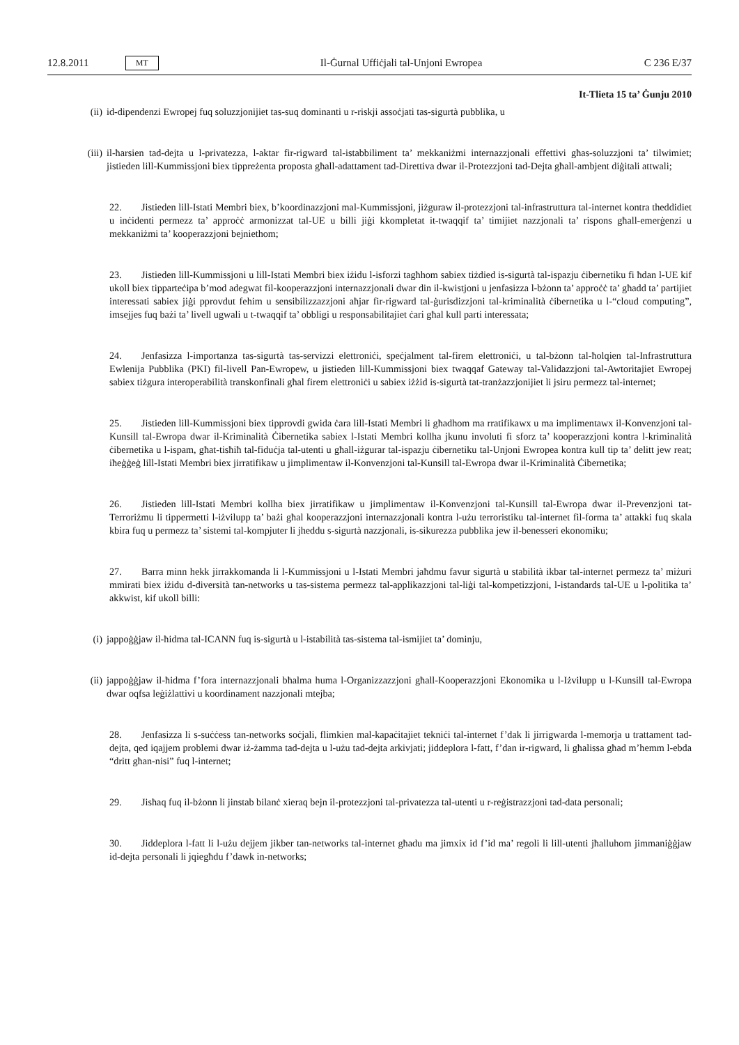12.8.2011 MT Il-Ġurnal Uffiċjali tal-Unjoni Ewropea C 236 E/37
It-Tlieta 15 ta’ Ġunju 2010
(ii) id-dipendenzi Ewropej fuq soluzzjonijiet tas-suq dominanti u r-riskji assoċjati tas-sigurtà pubblika, u
(iii) il-ħarsien tad-dejta u l-privatezza, l-aktar fir-rigward tal-istabbiliment ta’ mekkaniżmi internazzjonali effettivi għas-soluzzjoni ta’ tilwimiet; jistieden lill-Kummissjoni biex tippreżenta proposta għall-adattament tad-Direttiva dwar il-Protezzjoni tad-Dejta għall-ambjent diġitali attwali;
22. Jistieden lill-Istati Membri biex, b’koordinazzjoni mal-Kummissjoni, jiżguraw il-protezzjoni tal-infrastruttura tal-internet kontra theddidiet u inċidenti permezz ta’ approċċ armonizzat tal-UE u billi jiġi kkompletat it-twaqqif ta’ timijiet nazzjonali ta’ rispons għall-emerġenzi u mekkaniżmi ta’ kooperazzjoni bejniethom;
23. Jistieden lill-Kummissjoni u lill-Istati Membri biex iżidu l-isforzi tagħhom sabiex tiżdied is-sigurtà tal-ispazju ċibernetiku fi ħdan l-UE kif ukoll biex tipparteċipa b’mod adegwat fil-kooperazzjoni internazzjonali dwar din il-kwistjoni u jenfasizza l-bżonn ta’ approċċ ta’ għadd ta’ partijiet interessati sabiex jiġi pprovdut fehim u sensibilizzazzjoni aħjar fir-rigward tal-ġurisdizzjoni tal-kriminalità ċibernetika u l-“cloud computing”, imsejjes fuq bażi ta’ livell ugwali u t-twaqqif ta’ obbligi u responsabilitajiet ċari għal kull parti interessata;
24. Jenfasizza l-importanza tas-sigurtà tas-servizzi elettroniċi, speċjalment tal-firem elettroniċi, u tal-bżonn tal-ħolqien tal-Infrastruttura Ewlenija Pubblika (PKI) fil-livell Pan-Ewropew, u jistieden lill-Kummissjoni biex twaqqaf Gateway tal-Validazzjoni tal-Awtoritajiet Ewropej sabiex tiżgura interoperabilità transkonfinali għal firem elettroniċi u sabiex iżżid is-sigurtà tat-tranżazzjonijiet li jsiru permezz tal-internet;
25. Jistieden lill-Kummissjoni biex tipprovdi gwida ċara lill-Istati Membri li għadhom ma rratifikawx u ma implimentawx il-Konvenzjoni tal-Kunsill tal-Ewropa dwar il-Kriminalità Ċibernetika sabiex l-Istati Membri kollha jkunu involuti fi sforz ta’ kooperazzjoni kontra l-kriminalità ċibernetika u l-ispam, għat-tisħiħ tal-fiduċja tal-utenti u għall-iżgurar tal-ispazju ċibernetiku tal-Unjoni Ewropea kontra kull tip ta’ delitt jew reat; iħeġġeġ lill-Istati Membri biex jirratifikaw u jimplimentaw il-Konvenzjoni tal-Kunsill tal-Ewropa dwar il-Kriminalità Ċibernetika;
26. Jistieden lill-Istati Membri kollha biex jirratifikaw u jimplimentaw il-Konvenzjoni tal-Kunsill tal-Ewropa dwar il-Prevenzjoni tat-Terroriżmu li tippermetti l-iżvilupp ta’ bażi għal kooperazzjoni internazzjonali kontra l-użu terroristiku tal-internet fil-forma ta’ attakki fuq skala kbira fuq u permezz ta’ sistemi tal-kompjuter li jheddu s-sigurtà nazzjonali, is-sikurezza pubblika jew il-benesseri ekonomiku;
27. Barra minn hekk jirrakkomanda li l-Kummissjoni u l-Istati Membri jaħdmu favur sigurtà u stabilità ikbar tal-internet permezz ta’ miżuri mmirati biex iżidu d-diversità tan-networks u tas-sistema permezz tal-applikazzjoni tal-liġi tal-kompetizzjoni, l-istandards tal-UE u l-politika ta’ akkwist, kif ukoll billi:
(i) jappoġġjaw il-ħidma tal-ICANN fuq is-sigurtà u l-istabilità tas-sistema tal-ismijiet ta’ dominju,
(ii) jappoġġjaw il-ħidma f’fora internazzjonali bħalma huma l-Organizzazzjoni għall-Kooperazzjoni Ekonomika u l-Iżvilupp u l-Kunsill tal-Ewropa dwar oqfsa leġiżlattivi u koordinament nazzjonali mtejba;
28. Jenfasizza li s-suċċess tan-networks soċjali, flimkien mal-kapaċitajiet tekniċi tal-internet f’dak li jirrigwarda l-memorja u trattament tad-dejta, qed iqajjem problemi dwar iż-żamma tad-dejta u l-użu tad-dejta arkivjati; jiddeplora l-fatt, f’dan ir-rigward, li għalissa għad m’hemm l-ebda “dritt għan-nisi” fuq l-internet;
29. Jisħaq fuq il-bżonn li jinstab bilanċ xieraq bejn il-protezzjoni tal-privatezza tal-utenti u r-reġistrazzjoni tad-data personali;
30. Jiddeplora l-fatt li l-użu dejjem jikber tan-networks tal-internet għadu ma jimxix id f’id ma’ regoli li lill-utenti jħalluhom jimmaniġġjaw id-dejta personali li jqiegħdu f’dawk in-networks;